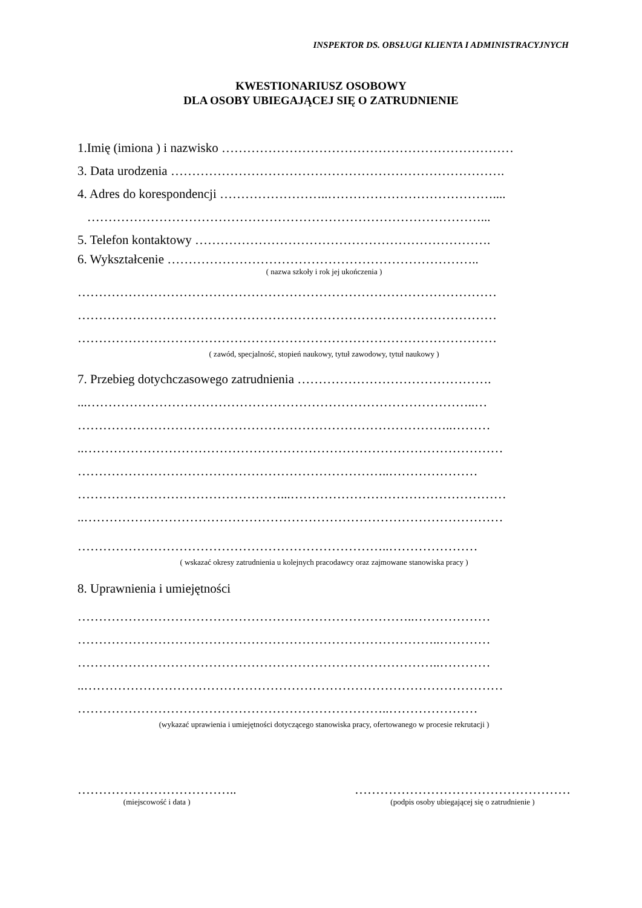INSPEKTOR DS. OBSŁUGI KLIENTA I ADMINISTRACYJNYCH
KWESTIONARIUSZ OSOBOWY
DLA OSOBY UBIEGAJĄCEJ SIĘ O ZATRUDNIENIE
1.Imię (imiona ) i nazwisko ……………………………………………………………
3. Data urodzenia …………………………………………………………………….
4. Adres do korespondencji ……………………..…………………………………....
…………………………………………………………………………………...
5. Telefon kontaktowy …………………………………………………………….
6. Wykształcenie ………………………………………………………………..
( nazwa szkoły i rok jej ukończenia )
………………………………………………………………………………………
………………………………………………………………………………………
………………………………………………………………………………………
( zawód, specjalność, stopień naukowy, tytuł zawodowy, tytuł naukowy )
7. Przebieg dotychczasowego zatrudnienia ……………………………………….
...………………………………………………………………………………..…
……………………………………………………………………………..………
..………………………………………………………………………………………
………………………………………………………………..…………………
…………………………………………...……………………………………………
..………………………………………………………………………………………
………………………………………………………………..…………………
( wskazać okresy zatrudnienia u kolejnych pracodawcy oraz zajmowane stanowiska pracy )
8. Uprawnienia i umiejętności
……………………………………………………………………..………………
…………………………………………………………………………..…………
…………………………………………………………………………..…………
..………………………………………………………………………………………
………………………………………………………………..…………………
(wykazać uprawienia i umiejętności dotyczącego stanowiska pracy, ofertowanego w procesie rekrutacji )
………………………………..
(miejscowość i data )
……………………………………………
(podpis osoby ubiegającej się o zatrudnienie )